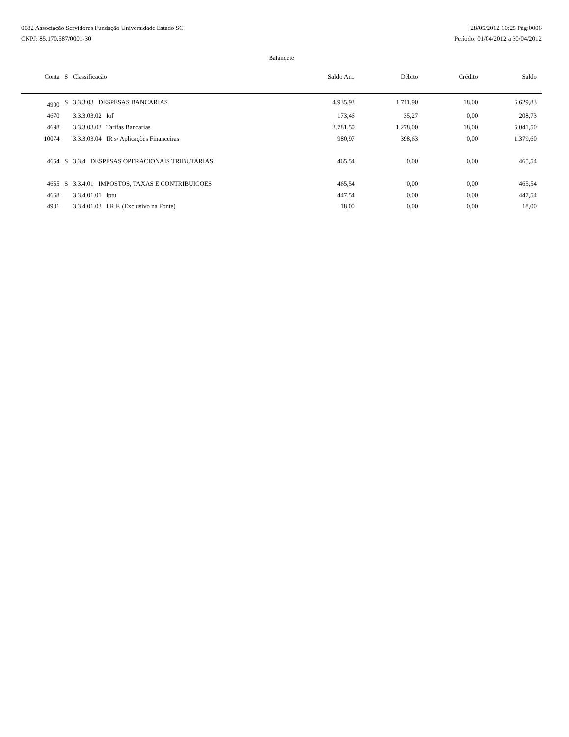0082 Associação Servidores Fundação Universidade Estado SC
CNPJ: 85.170.587/0001-30
28/05/2012 10:25 Pág:0006
Período: 01/04/2012 a 30/04/2012
Balancete
| Conta | S | Classificação | Saldo Ant. | Débito | Crédito | Saldo |
| --- | --- | --- | --- | --- | --- | --- |
| 4900 | S | 3.3.3.03 DESPESAS BANCARIAS | 4.935,93 | 1.711,90 | 18,00 | 6.629,83 |
| 4670 | | 3.3.3.03.02 Iof | 173,46 | 35,27 | 0,00 | 208,73 |
| 4698 | | 3.3.3.03.03 Tarifas Bancarias | 3.781,50 | 1.278,00 | 18,00 | 5.041,50 |
| 10074 | | 3.3.3.03.04 IR s/ Aplicações Financeiras | 980,97 | 398,63 | 0,00 | 1.379,60 |
| 4654 | S | 3.3.4 DESPESAS OPERACIONAIS TRIBUTARIAS | 465,54 | 0,00 | 0,00 | 465,54 |
| 4655 | S | 3.3.4.01 IMPOSTOS, TAXAS E CONTRIBUICOES | 465,54 | 0,00 | 0,00 | 465,54 |
| 4668 | | 3.3.4.01.01 Iptu | 447,54 | 0,00 | 0,00 | 447,54 |
| 4901 | | 3.3.4.01.03 I.R.F. (Exclusivo na Fonte) | 18,00 | 0,00 | 0,00 | 18,00 |